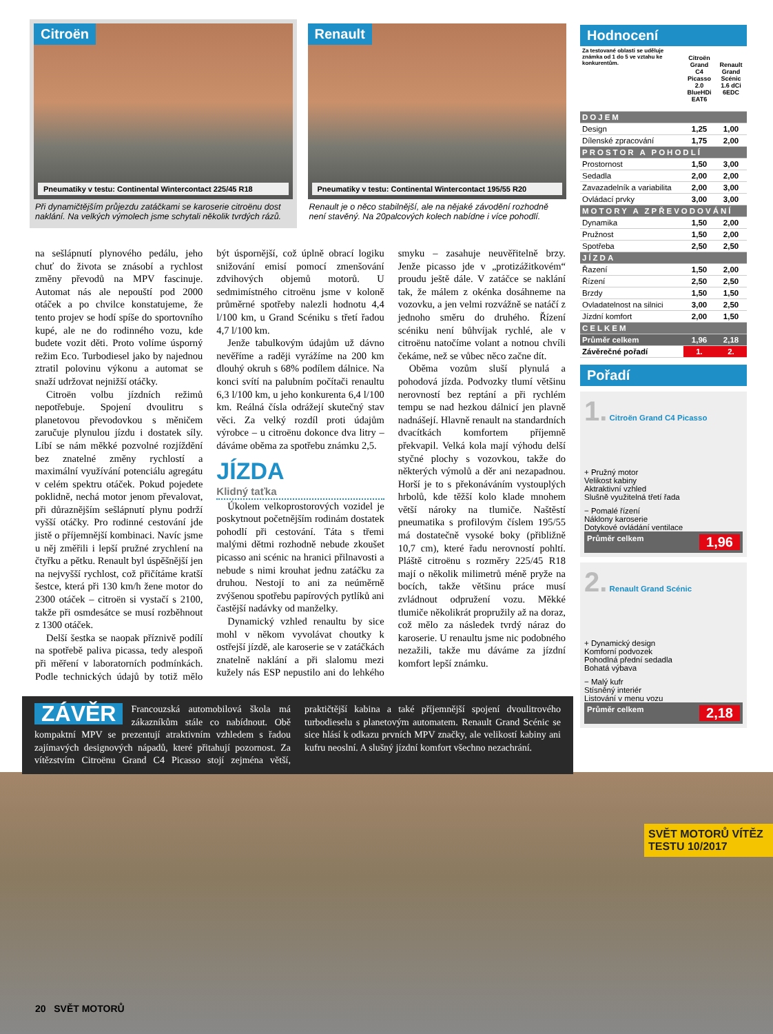Citroën
Pneumatiky v testu: Continental Wintercontact 225/45 R18
Při dynamičtějším průjezdu zatáčkami se karoserie citroënu dost naklání. Na velkých výmolech jsme schytali několik tvrdých rázů.
Renault
Pneumatiky v testu: Continental Wintercontact 195/55 R20
Renault je o něco stabilnější, ale na nějaké závodění rozhodně není stavěný. Na 20palcových kolech nabídne i více pohodlí.
na sešlápnutí plynového pedálu, jeho chuť do života se znásobí a rychlost změny převodů na MPV fascinuje. Automat nás ale nepouští pod 2000 otáček a po chvilce konstatujeme, že tento projev se hodí spíše do sportovního kupé, ale ne do rodinného vozu, kde budete vozit děti. Proto volíme úsporný režim Eco. Turbodiesel jako by najednou ztratil polovinu výkonu a automat se snaží udržovat nejnižší otáčky.
Citroën volbu jízdních režimů nepotřebuje. Spojení dvoulitru s planetovou převodovkou s měničem zaručuje plynulou jízdu i dostatek síly. Líbí se nám měkké pozvolné rozjíždění bez znatelné změny rychlostí a maximální využívání potenciálu agregátu v celém spektru otáček. Pokud pojedete poklidně, nechá motor jenom převalovat, při důraznějším sešlápnutí plynu podrží vyšší otáčky. Pro rodinné cestování jde jistě o příjemnější kombinaci. Navíc jsme u něj změřili i lepší pružné zrychlení na čtyřku a pětku. Renault byl úspěšnější jen na nejvyšší rychlost, což přičítáme kratší šestce, která při 130 km/h žene motor do 2300 otáček – citroën si vystačí s 2100, takže při osmdesátce se musí rozběhnout z 1300 otáček.
Delší šestka se naopak příznivě podílí na spotřebě paliva picassa, tedy alespoň při měření v laboratorních podmínkách. Podle technických údajů by totiž mělo být úspornější, což úplně obrací logiku snižování emisí pomocí zmenšování zdvihových objemů motorů. U sedmimístného citroënu jsme v koloně průměrné spotřeby nalezli hodnotu 4,4 l/100 km, u Grand Scéniku s třetí řadou 4,7 l/100 km.
Jenže tabulkovým údajům už dávno nevěříme a raději vyrážíme na 200 km dlouhý okruh s 68% podílem dálnice. Na konci svítí na palubním počítači renaultu 6,3 l/100 km, u jeho konkurenta 6,4 l/100 km. Reálná čísla odrážejí skutečný stav věci. Za velký rozdíl proti údajům výrobce – u citroënu dokonce dva litry – dáváme oběma za spotřebu známku 2,5.
JÍZDA
Klidný taťka
Úkolem velkoprostorových vozidel je poskytnout početnějším rodinám dostatek pohodlí při cestování. Táta s třemi malými dětmi rozhodně nebude zkoušet picasso ani scénic na hranici přilnavosti a nebude s nimi krouhat jednu zatáčku za druhou. Nestojí to ani za neúměrně zvýšenou spotřebu papírových pytlíků ani častější nadávky od manželky.
Dynamický vzhled renaultu by sice mohl v někom vyvolávat choutky k ostřejší jízdě, ale karoserie se v zatáčkách znatelně naklání a při slalomu mezi kužely nás ESP nepustilo ani do lehkého smyku – zasahuje neuvěřitelně brzy. Jenže picasso jde v „protizážitkovém“ proudu ještě dále. V zatáčce se naklání tak, že málem z okénka dosáhneme na vozovku, a jen velmi rozvážně se natáčí z jednoho směru do druhého. Řízení scéniku není bůhvíjak rychlé, ale v citroënu natočíme volant a notnou chvíli čekáme, než se vůbec něco začne dít.
Oběma vozům sluší plynulá a pohodová jízda. Podvozky tlumí většinu nerovností bez reptání a při rychlém tempu se nad hezkou dálnicí jen plavně nadnášejí. Hlavně renault na standardních dvacítkách komfortem příjemně překvapil. Velká kola mají výhodu delší styčné plochy s vozovkou, takže do některých výmolů a děr ani nezapadnou. Horší je to s překonáváním vystouplých hrbolů, kde těžší kolo klade mnohem větší nároky na tlumiče. Naštěstí pneumatika s profilovým číslem 195/55 má dostatečně vysoké boky (přibližně 10,7 cm), které řadu nerovností pohltí. Pláště citroënu s rozměry 225/45 R18 mají o několik milimetrů méně pryže na bocích, takže většinu práce musí zvládnout odpružení vozu. Měkké tlumiče několikrát propružily až na doraz, což mělo za následek tvrdý náraz do karoserie. U renaultu jsme nic podobného nezažili, takže mu dáváme za jízdní komfort lepší známku.
ZÁVĚR Francouzská automobilová škola má zákazníkům stále co nabídnout. Obě kompaktní MPV se prezentují atraktivním vzhledem s řadou zajímavých designových nápadů, které přitahují pozornost. Za vítězstvím Citroënu Grand C4 Picasso stojí zejména větší, praktičtější kabina a také příjemnější spojení dvoulitrového turbodieselu s planetovým automatem. Renault Grand Scénic se sice hlásí k odkazu prvních MPV značky, ale velikostí kabiny ani kufru neoslní. A slušný jízdní komfort všechno nezachrání.
Hodnocení
| Za testované oblasti se uděluje známka od 1 do 5 ve vztahu ke konkurentům. | Citroën Grand C4 Picasso 2.0 BlueHDi EAT6 | Renault Grand Scénic 1.6 dCi 6EDC |
| --- | --- | --- |
| DOJEM | | |
| Design | 1,25 | 1,00 |
| Dílenské zpracování | 1,75 | 2,00 |
| PROSTOR A POHODLÍ | | |
| Prostornost | 1,50 | 3,00 |
| Sedadla | 2,00 | 2,00 |
| Zavazadelník a variabilita | 2,00 | 3,00 |
| Ovládací prvky | 3,00 | 3,00 |
| MOTORY A ZPŘEVODOVÁNÍ | | |
| Dynamika | 1,50 | 2,00 |
| Pružnost | 1,50 | 2,00 |
| Spotřeba | 2,50 | 2,50 |
| JÍZDA | | |
| Řazení | 1,50 | 2,00 |
| Řízení | 2,50 | 2,50 |
| Brzdy | 1,50 | 1,50 |
| Ovladatelnost na silnici | 3,00 | 2,50 |
| Jízdní komfort | 2,00 | 1,50 |
| CELKEM | | |
| Průměr celkem | 1,96 | 2,18 |
| Závěrečné pořadí | 1. | 2. |
Pořadí
1. Citroën Grand C4 Picasso
+ Pružný motor
Velikost kabiny
Aktraktivní vzhled
Slušně využitelná třetí řada
− Pomalé řízení
Náklony karoserie
Dotykové ovládání ventilace
Průměr celkem 1,96
2. Renault Grand Scénic
+ Dynamický design
Komforní podvozek
Pohodlná přední sedadla
Bohatá výbava
− Malý kufr
Stísněný interiér
Listování v menu vozu
Průměr celkem 2,18
SVĚT MOTORŮ VÍTĚZ TESTU 10/2017
20 SVĚT MOTORŮ